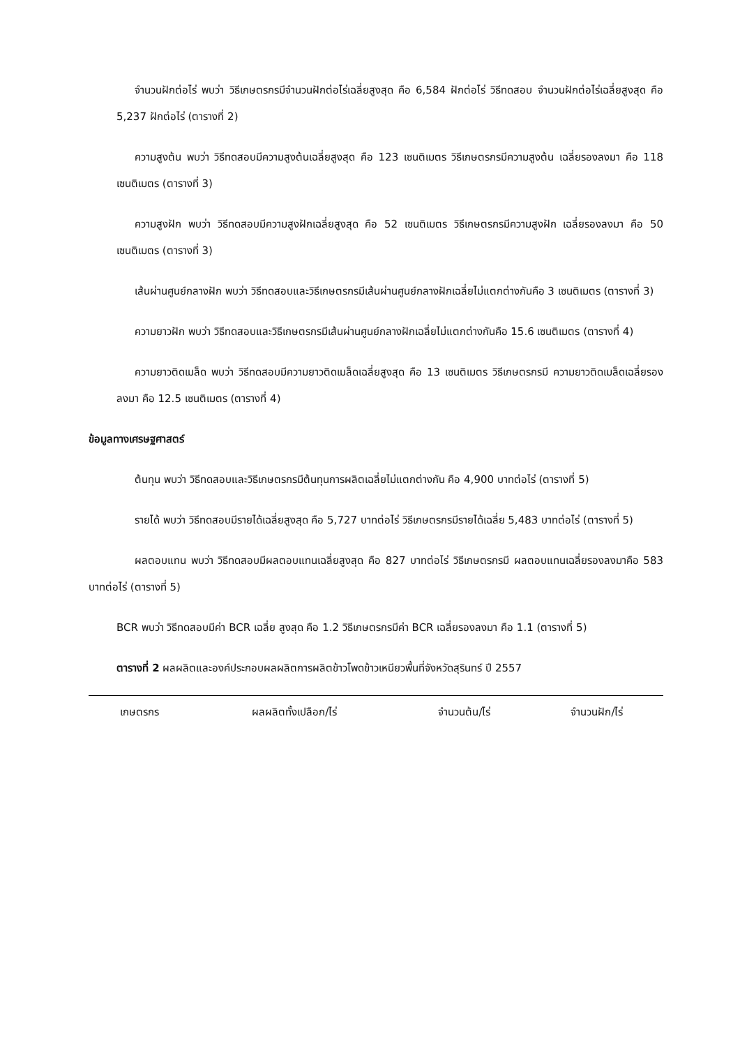จำนวนฝักต่อไร่ พบว่า วิธีเกษตรกรมีจำนวนฝักต่อไร่เฉลี่ยสูงสุด คือ 6,584 ฝักต่อไร่ วิธีทดสอบ จำนวนฝักต่อไร่เฉลี่ยสูงสุด คือ 5,237 ฝักต่อไร่ (ตารางที่ 2)
ความสูงต้น พบว่า วิธีทดสอบมีความสูงต้นเฉลี่ยสูงสุด คือ 123 เซนติเมตร วิธีเกษตรกรมีความสูงต้น เฉลี่ยรองลงมา คือ 118 เซนติเมตร (ตารางที่ 3)
ความสูงฝัก พบว่า วิธีทดสอบมีความสูงฝักเฉลี่ยสูงสุด คือ 52 เซนติเมตร วิธีเกษตรกรมีความสูงฝัก เฉลี่ยรองลงมา คือ 50 เซนติเมตร (ตารางที่ 3)
เส้นผ่านศูนย์กลางฝัก พบว่า วิธีทดสอบและวิธีเกษตรกรมีเส้นผ่านศูนย์กลางฝักเฉลี่ยไม่แตกต่างกันคือ 3 เซนติเมตร (ตารางที่ 3)
ความยาวฝัก พบว่า วิธีทดสอบและวิธีเกษตรกรมีเส้นผ่านศูนย์กลางฝักเฉลี่ยไม่แตกต่างกันคือ 15.6 เซนติเมตร (ตารางที่ 4)
ความยาวติดเมล็ด พบว่า วิธีทดสอบมีความยาวติดเมล็ดเฉลี่ยสูงสุด คือ 13 เซนติเมตร วิธีเกษตรกรมี ความยาวติดเมล็ดเฉลี่ยรองลงมา คือ 12.5 เซนติเมตร (ตารางที่ 4)
ข้อมูลทางเศรษฐศาสตร์
ต้นทุน พบว่า วิธีทดสอบและวิธีเกษตรกรมีต้นทุนการผลิตเฉลี่ยไม่แตกต่างกัน คือ 4,900 บาทต่อไร่ (ตารางที่ 5)
รายได้ พบว่า วิธีทดสอบมีรายได้เฉลี่ยสูงสุด คือ 5,727 บาทต่อไร่ วิธีเกษตรกรมีรายได้เฉลี่ย 5,483 บาทต่อไร่ (ตารางที่ 5)
ผลตอบแทน พบว่า วิธีทดสอบมีผลตอบแทนเฉลี่ยสูงสุด คือ 827 บาทต่อไร่ วิธีเกษตรกรมี ผลตอบแทนเฉลี่ยรองลงมาคือ 583 บาทต่อไร่ (ตารางที่ 5)
BCR พบว่า วิธีทดสอบมีค่า BCR เฉลี่ย สูงสุด คือ 1.2 วิธีเกษตรกรมีค่า BCR เฉลี่ยรองลงมา คือ 1.1 (ตารางที่ 5)
ตารางที่ 2 ผลผลิตและองค์ประกอบผลผลิตการผลิตข้าวโพดข้าวเหนียวพื้นที่จังหวัดสุรินทร์ ปี 2557
| เกษตรกร | ผลผลิตทั้งเปลือก/ไร่ | จำนวนต้น/ไร่ | จำนวนฝัก/ไร่ |
| --- | --- | --- | --- |